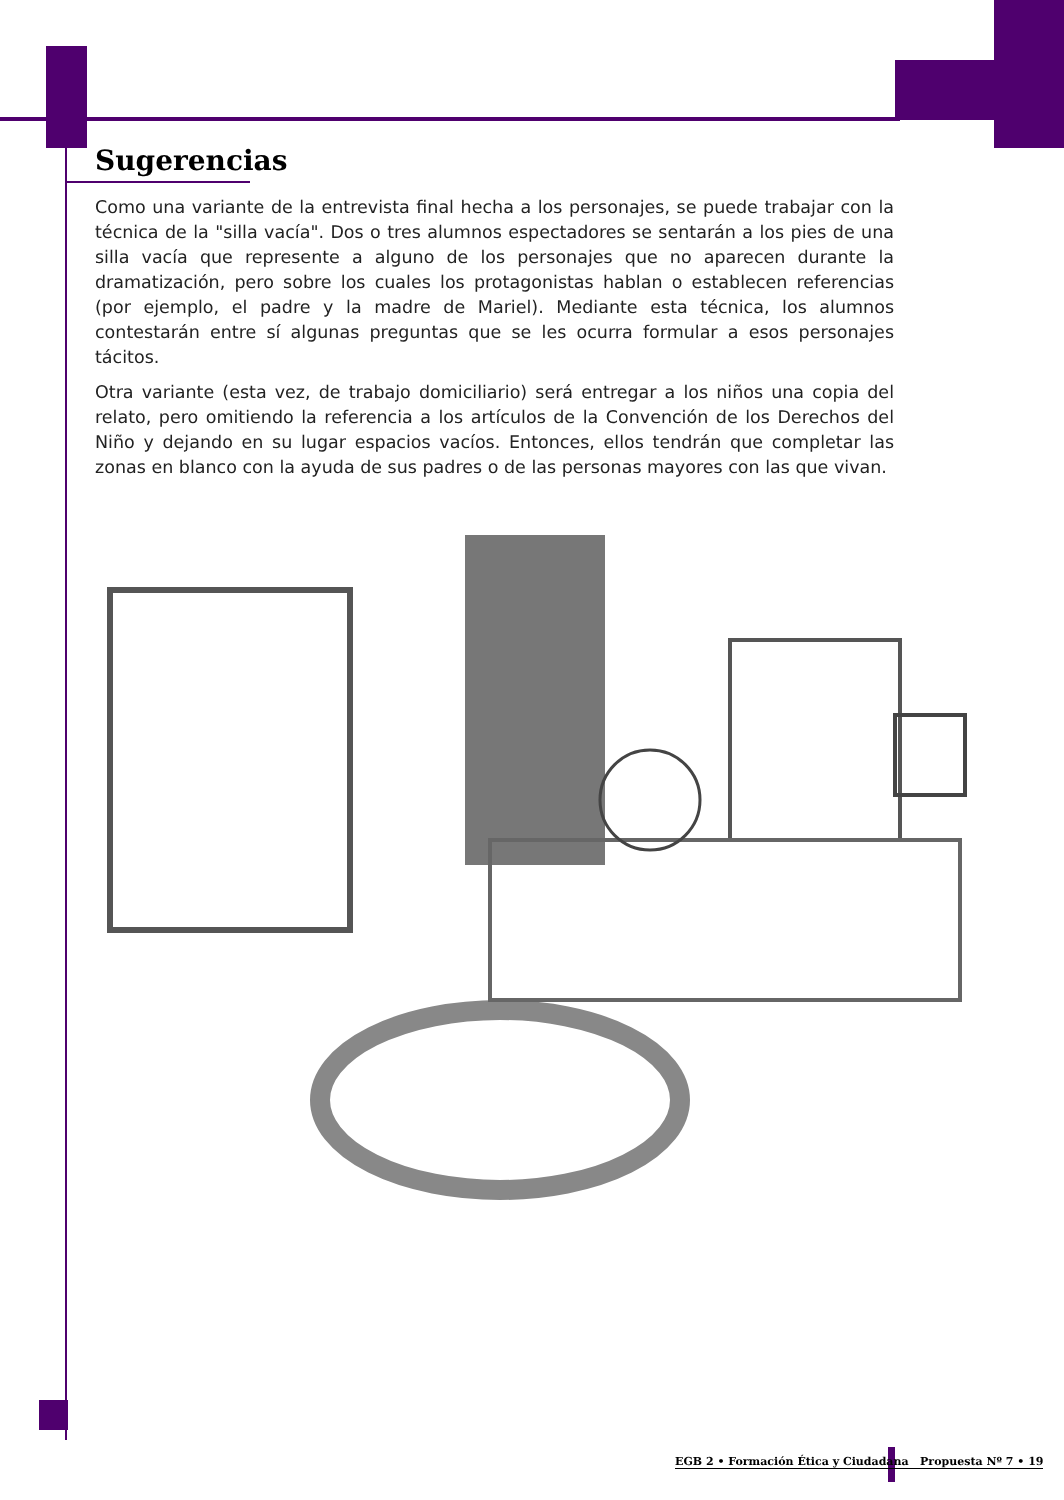Sugerencias
Como una variante de la entrevista final hecha a los personajes, se puede trabajar con la técnica de la "silla vacía". Dos o tres alumnos espectadores se sentarán a los pies de una silla vacía que represente a alguno de los personajes que no aparecen durante la dramatización, pero sobre los cuales los protagonistas hablan o establecen referencias (por ejemplo, el padre y la madre de Mariel). Mediante esta técnica, los alumnos contestarán entre sí algunas preguntas que se les ocurra formular a esos personajes tácitos.
Otra variante (esta vez, de trabajo domiciliario) será entregar a los niños una copia del relato, pero omitiendo la referencia a los artículos de la Convención de los Derechos del Niño y dejando en su lugar espacios vacíos. Entonces, ellos tendrán que completar las zonas en blanco con la ayuda de sus padres o de las personas mayores con las que vivan.
EGB 2 • Formación Ética y Ciudadana Propuesta Nº 7 • 19